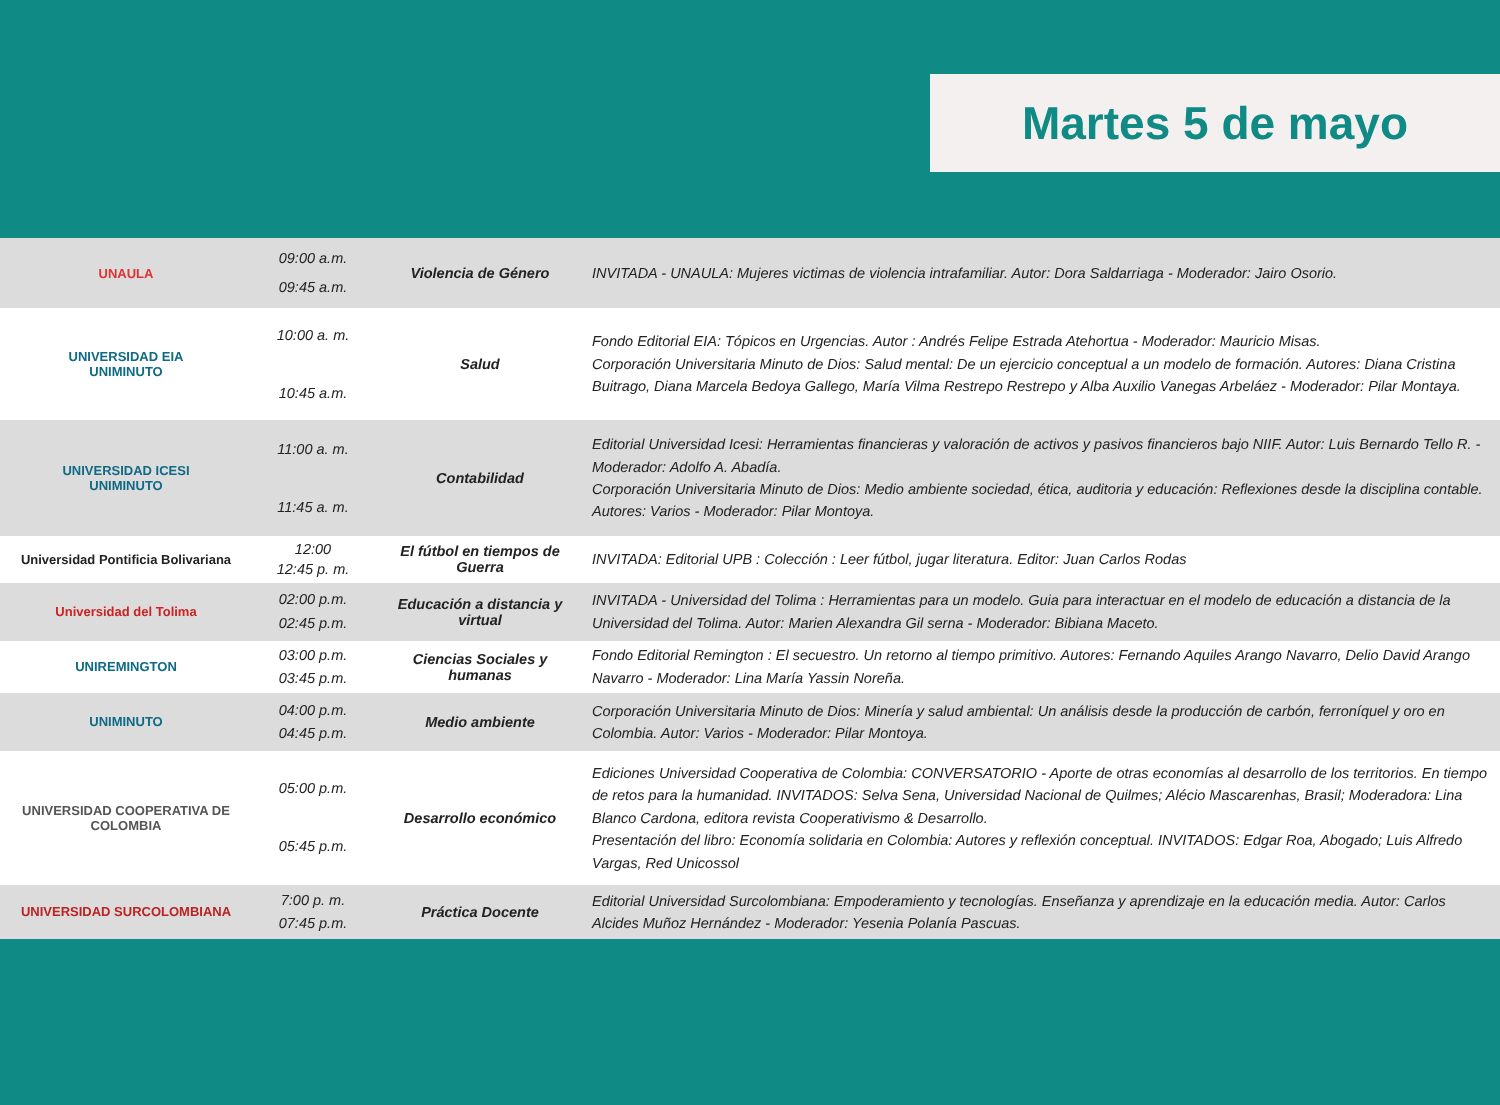Martes 5 de mayo
| UNAULA | 09:00 a.m. 09:45 a.m. | Violencia de Género | INVITADA - UNAULA: Mujeres victimas de violencia intrafamiliar. Autor: Dora Saldarriaga - Moderador: Jairo Osorio. |
| UNIVERSIDAD EIA UNIMINUTO | 10:00 a. m. 10:45 a.m. | Salud | Fondo Editorial EIA: Tópicos en Urgencias. Autor : Andrés Felipe Estrada Atehortua - Moderador: Mauricio Misas. Corporación Universitaria Minuto de Dios: Salud mental: De un ejercicio conceptual a un modelo de formación. Autores: Diana Cristina Buitrago, Diana Marcela Bedoya Gallego, María Vilma Restrepo Restrepo y Alba Auxilio Vanegas Arbeláez - Moderador: Pilar Montaya. |
| UNIVERSIDAD ICESI UNIMINUTO | 11:00 a. m. 11:45 a. m. | Contabilidad | Editorial Universidad Icesi: Herramientas financieras y valoración de activos y pasivos financieros bajo NIIF. Autor: Luis Bernardo Tello R. - Moderador: Adolfo A. Abadía. Corporación Universitaria Minuto de Dios: Medio ambiente sociedad, ética, auditoria y educación: Reflexiones desde la disciplina contable. Autores: Varios - Moderador: Pilar Montoya. |
| Universidad Pontificia Bolivariana | 12:00 12:45 p. m. | El fútbol en tiempos de Guerra | INVITADA: Editorial UPB : Colección : Leer fútbol, jugar literatura. Editor: Juan Carlos Rodas |
| Universidad del Tolima | 02:00 p.m. 02:45 p.m. | Educación a distancia y virtual | INVITADA - Universidad del Tolima : Herramientas para un modelo. Guia para interactuar en el modelo de educación a distancia de la Universidad del Tolima. Autor: Marien Alexandra Gil serna - Moderador: Bibiana Maceto. |
| UNIREMINGTON | 03:00 p.m. 03:45 p.m. | Ciencias Sociales y humanas | Fondo Editorial Remington : El secuestro. Un retorno al tiempo primitivo. Autores: Fernando Aquiles Arango Navarro, Delio David Arango Navarro - Moderador: Lina María Yassin Noreña. |
| UNIMINUTO | 04:00 p.m. 04:45 p.m. | Medio ambiente | Corporación Universitaria Minuto de Dios: Minería y salud ambiental: Un análisis desde la producción de carbón, ferroníquel y oro en Colombia. Autor: Varios - Moderador: Pilar Montoya. |
| UNIVERSIDAD COOPERATIVA DE COLOMBIA | 05:00 p.m. 05:45 p.m. | Desarrollo económico | Ediciones Universidad Cooperativa de Colombia: CONVERSATORIO - Aporte de otras economías al desarrollo de los territorios. En tiempo de retos para la humanidad. INVITADOS: Selva Sena, Universidad Nacional de Quilmes; Alécio Mascarenhas, Brasil; Moderadora: Lina Blanco Cardona, editora revista Cooperativismo & Desarrollo. Presentación del libro: Economía solidaria en Colombia: Autores y reflexión conceptual. INVITADOS: Edgar Roa, Abogado; Luis Alfredo Vargas, Red Unicossol |
| UNIVERSIDAD SURCOLOMBIANA | 7:00 p. m. 07:45 p.m. | Práctica Docente | Editorial Universidad Surcolombiana: Empoderamiento y tecnologías. Enseñanza y aprendizaje en la educación media. Autor: Carlos Alcides Muñoz Hernández - Moderador: Yesenia Polanía Pascuas. |